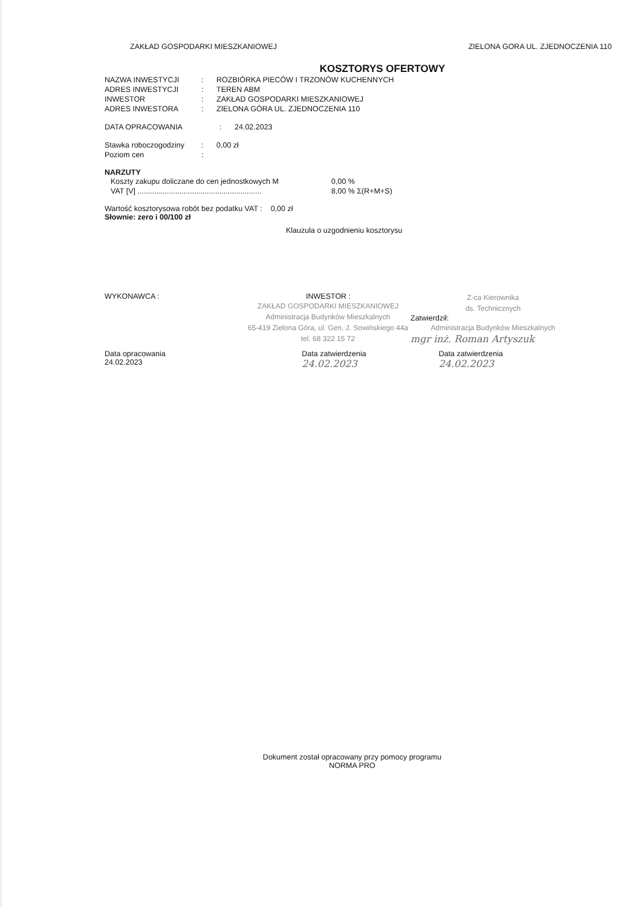ZAKŁAD GOSPODARKI MIESZKANIOWEJ ZIELONA GORA UL. ZJEDNOCZENIA 110
KOSZTORYS OFERTOWY
NAZWA INWESTYCJI: ROZBIÓRKA PIECÓW I TRZONÓW KUCHENNYCH
ADRES INWESTYCJI: TEREN ABM
INWESTOR: ZAKŁAD GOSPODARKI MIESZKANIOWEJ
ADRES INWESTORA: ZIELONA GÓRA UL. ZJEDNOCZENIA 110
DATA OPRACOWANIA: 24.02.2023
Stawka roboczogodziny: 0,00 zł
Poziom cen:
NARZUTY
Koszty zakupu doliczane do cen jednostkowych M 0,00 %
VAT [V] ........................................................... 8,00 % Σ(R+M+S)
Wartość kosztorysowa robót bez podatku VAT : 0,00 zł
Słownie: zero i 00/100 zł
Klauzula o uzgodnieniu kosztorysu
WYKONAWCA : INWESTOR :
ZAKŁAD GOSPODARKI MIESZKANIOWEJ
Administracja Budynków Mieszkalnych
65-419 Zielona Góra, ul. Gen. J. Sowińskiego 44a
tel. 68 322 15 72
Z-ca Kierownika
ds. Technicznych
Zatwierdził:
Administracja Budynków Mieszkalnych
mgr inż. Roman Artyszuk
Data opracowania
24.02.2023
Data zatwierdzenia
24.02.2023
Data zatwierdzenia
24.02.2023
Dokument został opracowany przy pomocy programu
NORMA PRO